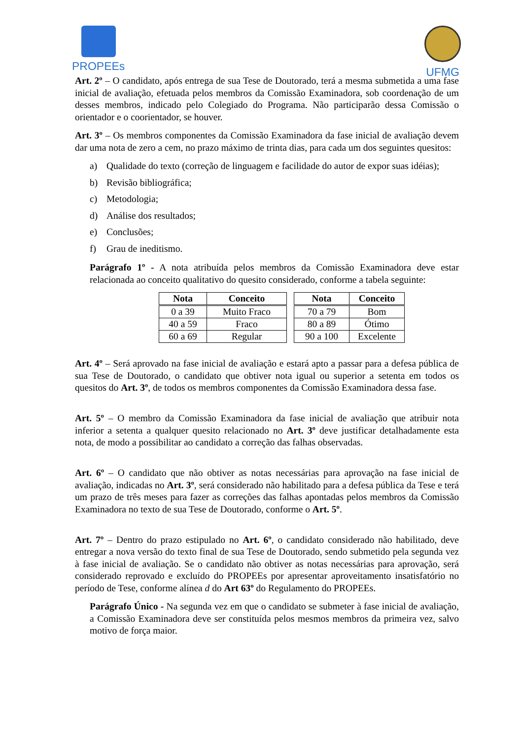PROPEEs UFMG
Art. 2º – O candidato, após entrega de sua Tese de Doutorado, terá a mesma submetida a uma fase inicial de avaliação, efetuada pelos membros da Comissão Examinadora, sob coordenação de um desses membros, indicado pelo Colegiado do Programa. Não participarão dessa Comissão o orientador e o coorientador, se houver.
Art. 3º – Os membros componentes da Comissão Examinadora da fase inicial de avaliação devem dar uma nota de zero a cem, no prazo máximo de trinta dias, para cada um dos seguintes quesitos:
a) Qualidade do texto (correção de linguagem e facilidade do autor de expor suas idéias);
b) Revisão bibliográfica;
c) Metodologia;
d) Análise dos resultados;
e) Conclusões;
f) Grau de ineditismo.
Parágrafo 1º - A nota atribuída pelos membros da Comissão Examinadora deve estar relacionada ao conceito qualitativo do quesito considerado, conforme a tabela seguinte:
| Nota | Conceito |
| --- | --- |
| 0 a 39 | Muito Fraco |
| 40 a 59 | Fraco |
| 60 a 69 | Regular |
| Nota | Conceito |
| --- | --- |
| 70 a 79 | Bom |
| 80 a 89 | Ótimo |
| 90 a 100 | Excelente |
Art. 4º – Será aprovado na fase inicial de avaliação e estará apto a passar para a defesa pública de sua Tese de Doutorado, o candidato que obtiver nota igual ou superior a setenta em todos os quesitos do Art. 3º, de todos os membros componentes da Comissão Examinadora dessa fase.
Art. 5º – O membro da Comissão Examinadora da fase inicial de avaliação que atribuir nota inferior a setenta a qualquer quesito relacionado no Art. 3º deve justificar detalhadamente esta nota, de modo a possibilitar ao candidato a correção das falhas observadas.
Art. 6º – O candidato que não obtiver as notas necessárias para aprovação na fase inicial de avaliação, indicadas no Art. 3º, será considerado não habilitado para a defesa pública da Tese e terá um prazo de três meses para fazer as correções das falhas apontadas pelos membros da Comissão Examinadora no texto de sua Tese de Doutorado, conforme o Art. 5º.
Art. 7º – Dentro do prazo estipulado no Art. 6º, o candidato considerado não habilitado, deve entregar a nova versão do texto final de sua Tese de Doutorado, sendo submetido pela segunda vez à fase inicial de avaliação. Se o candidato não obtiver as notas necessárias para aprovação, será considerado reprovado e excluído do PROPEEs por apresentar aproveitamento insatisfatório no período de Tese, conforme alínea d do Art 63º do Regulamento do PROPEEs.
Parágrafo Único - Na segunda vez em que o candidato se submeter à fase inicial de avaliação, a Comissão Examinadora deve ser constituída pelos mesmos membros da primeira vez, salvo motivo de força maior.